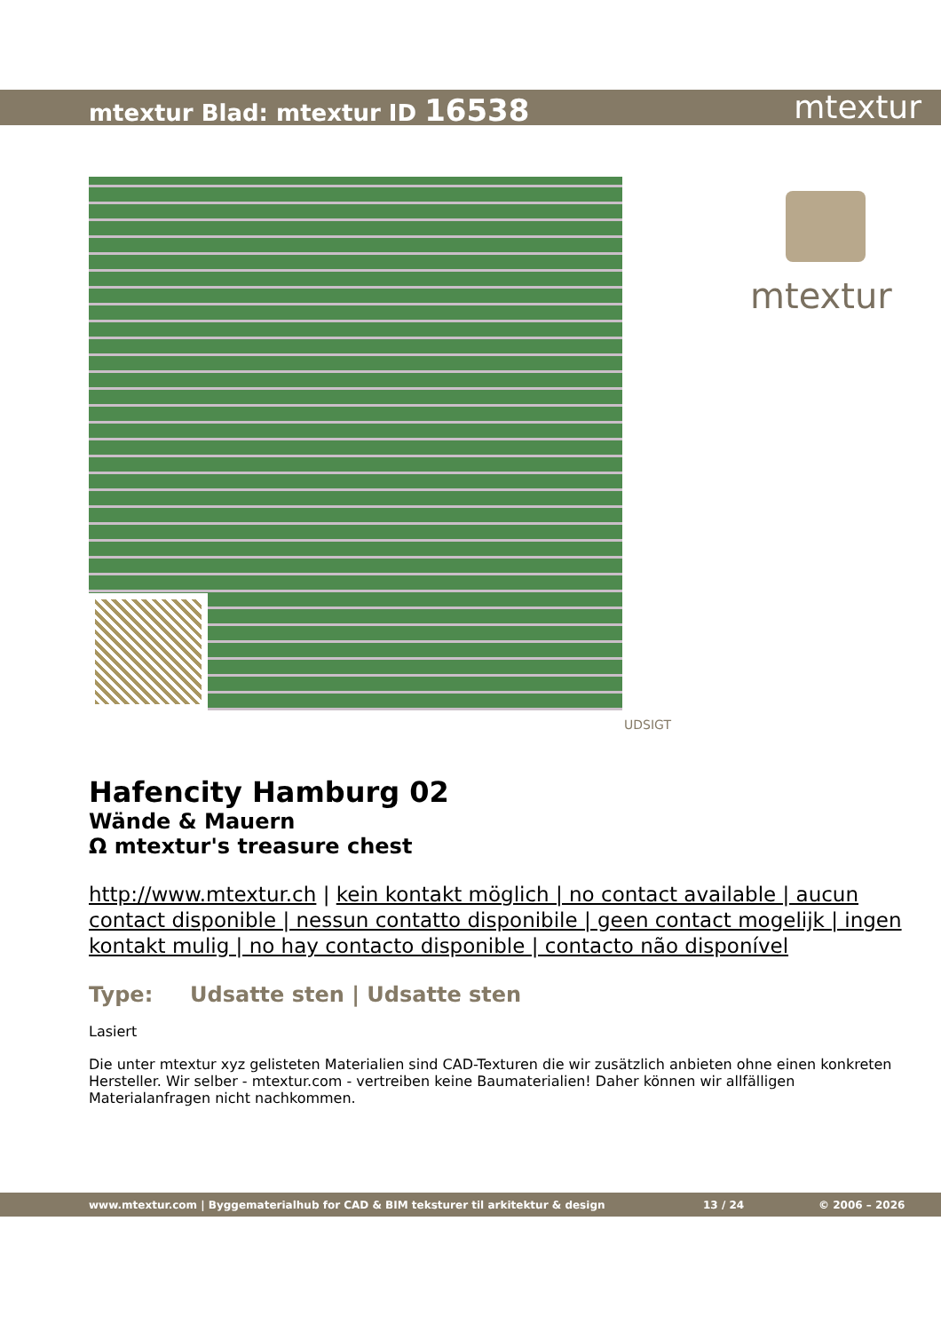mtextur Blad: mtextur ID 16538 mtextur
mtextur
UDSIGT
Hafencity Hamburg 02
Wände & Mauern
Ω mtextur's treasure chest
http://www.mtextur.ch | kein kontakt möglich | no contact available | aucun contact disponible | nessun contatto disponibile | geen contact mogelijk | ingen kontakt mulig | no hay contacto disponible | contacto não disponível
Type: Udsatte sten | Udsatte sten
Lasiert
Die unter mtextur xyz gelisteten Materialien sind CAD-Texturen die wir zusätzlich anbieten ohne einen konkreten Hersteller. Wir selber - mtextur.com - vertreiben keine Baumaterialien! Daher können wir allfälligen Materialanfragen nicht nachkommen.
www.mtextur.com | Byggematerialhub for CAD & BIM teksturer til arkitektur & design 13 / 24 © 2006 – 2026